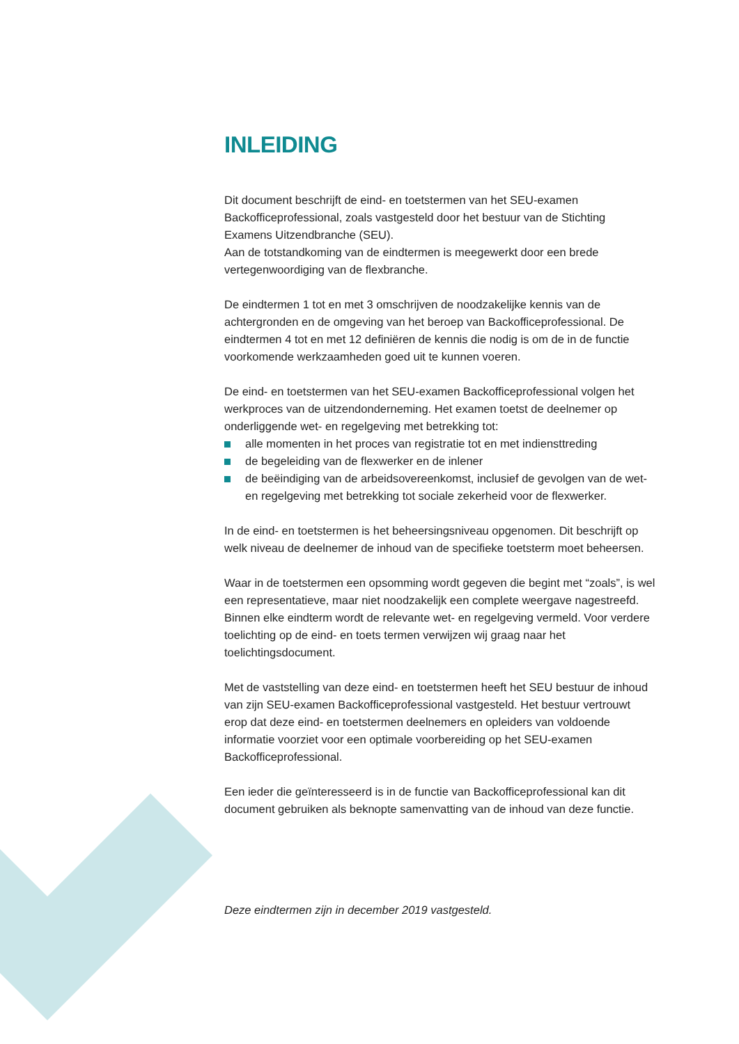INLEIDING
Dit document beschrijft de eind- en toetstermen van het SEU-examen Backofficeprofessional, zoals vastgesteld door het bestuur van de Stichting Examens Uitzendbranche (SEU).
Aan de totstandkoming van de eindtermen is meegewerkt door een brede vertegenwoordiging van de flexbranche.
De eindtermen 1 tot en met 3 omschrijven de noodzakelijke kennis van de achtergronden en de omgeving van het beroep van Backofficeprofessional. De eindtermen 4 tot en met 12 definiëren de kennis die nodig is om de in de functie voorkomende werkzaamheden goed uit te kunnen voeren.
De eind- en toetstermen van het SEU-examen Backofficeprofessional volgen het werkproces van de uitzendonderneming. Het examen toetst de deelnemer op onderliggende wet- en regelgeving met betrekking tot:
alle momenten in het proces van registratie tot en met indiensttreding
de begeleiding van de flexwerker en de inlener
de beëindiging van de arbeidsovereenkomst, inclusief de gevolgen van de wet- en regelgeving met betrekking tot sociale zekerheid voor de flexwerker.
In de eind- en toetstermen is het beheersingsniveau opgenomen. Dit beschrijft op welk niveau de deelnemer de inhoud van de specifieke toetsterm moet beheersen.
Waar in de toetstermen een opsomming wordt gegeven die begint met “zoals”, is wel een representatieve, maar niet noodzakelijk een complete weergave nagestreefd. Binnen elke eindterm wordt de relevante wet- en regelgeving vermeld. Voor verdere toelichting op de eind- en toets termen verwijzen wij graag naar het toelichtingsdocument.
Met de vaststelling van deze eind- en toetstermen heeft het SEU bestuur de inhoud van zijn SEU-examen Backofficeprofessional vastgesteld. Het bestuur vertrouwt erop dat deze eind- en toetstermen deelnemers en opleiders van voldoende informatie voorziet voor een optimale voorbereiding op het SEU-examen Backofficeprofessional.
Een ieder die geïnteresseerd is in de functie van Backofficeprofessional kan dit document gebruiken als beknopte samenvatting van de inhoud van deze functie.
Deze eindtermen zijn in december 2019 vastgesteld.